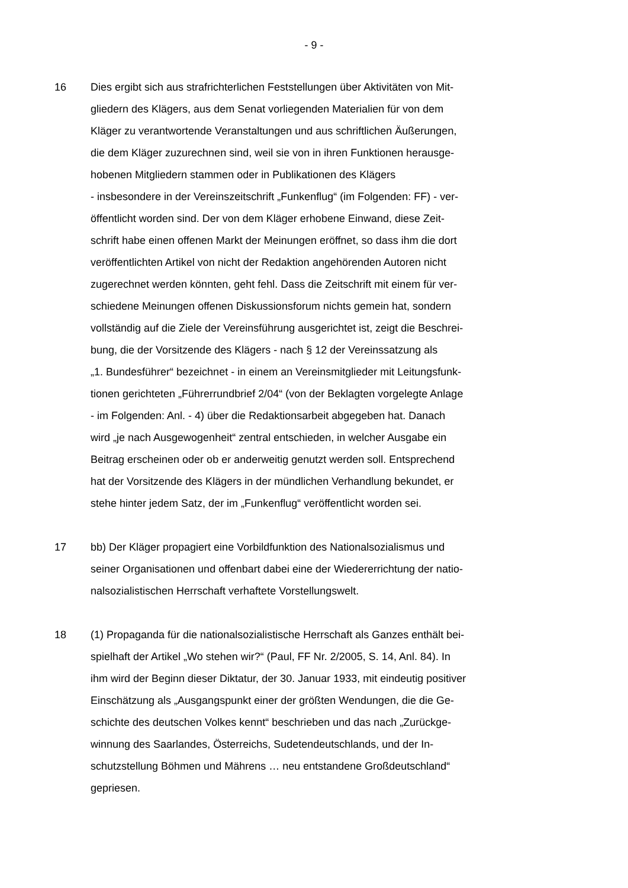- 9 -
16 Dies ergibt sich aus strafrichterlichen Feststellungen über Aktivitäten von Mit-
gliedern des Klägers, aus dem Senat vorliegenden Materialien für von dem
Kläger zu verantwortende Veranstaltungen und aus schriftlichen Äußerungen,
die dem Kläger zuzurechnen sind, weil sie von in ihren Funktionen herausge-
hobenen Mitgliedern stammen oder in Publikationen des Klägers
- insbesondere in der Vereinszeitschrift „Funkenflug“ (im Folgenden: FF) - ver-
öffentlicht worden sind. Der von dem Kläger erhobene Einwand, diese Zeit-
schrift habe einen offenen Markt der Meinungen eröffnet, so dass ihm die dort
veröffentlichten Artikel von nicht der Redaktion angehörenden Autoren nicht
zugerechnet werden könnten, geht fehl. Dass die Zeitschrift mit einem für ver-
schiedene Meinungen offenen Diskussionsforum nichts gemein hat, sondern
vollständig auf die Ziele der Vereinsführung ausgerichtet ist, zeigt die Beschrei-
bung, die der Vorsitzende des Klägers - nach § 12 der Vereinssatzung als
„1. Bundesführer“ bezeichnet - in einem an Vereinsmitglieder mit Leitungsfunk-
tionen gerichteten „Führerrundbrief 2/04“ (von der Beklagten vorgelegte Anlage
- im Folgenden: Anl. - 4) über die Redaktionsarbeit abgegeben hat. Danach
wird „je nach Ausgewogenheit“ zentral entschieden, in welcher Ausgabe ein
Beitrag erscheinen oder ob er anderweitig genutzt werden soll. Entsprechend
hat der Vorsitzende des Klägers in der mündlichen Verhandlung bekundet, er
stehe hinter jedem Satz, der im „Funkenflug“ veröffentlicht worden sei.
17 bb) Der Kläger propagiert eine Vorbildfunktion des Nationalsozialismus und
seiner Organisationen und offenbart dabei eine der Wiedererrichtung der natio-
nalsozialistischen Herrschaft verhaftete Vorstellungswelt.
18 (1) Propaganda für die nationalsozialistische Herrschaft als Ganzes enthält bei-
spielhaft der Artikel „Wo stehen wir?“ (Paul, FF Nr. 2/2005, S. 14, Anl. 84). In
ihm wird der Beginn dieser Diktatur, der 30. Januar 1933, mit eindeutig positiver
Einschätzung als „Ausgangspunkt einer der größten Wendungen, die die Ge-
schichte des deutschen Volkes kennt“ beschrieben und das nach „Zurückge-
winnung des Saarlandes, Österreichs, Sudetendeutschlands, und der In-
schutzstellung Böhmen und Mährens … neu entstandene Großdeutschland“
gepriesen.